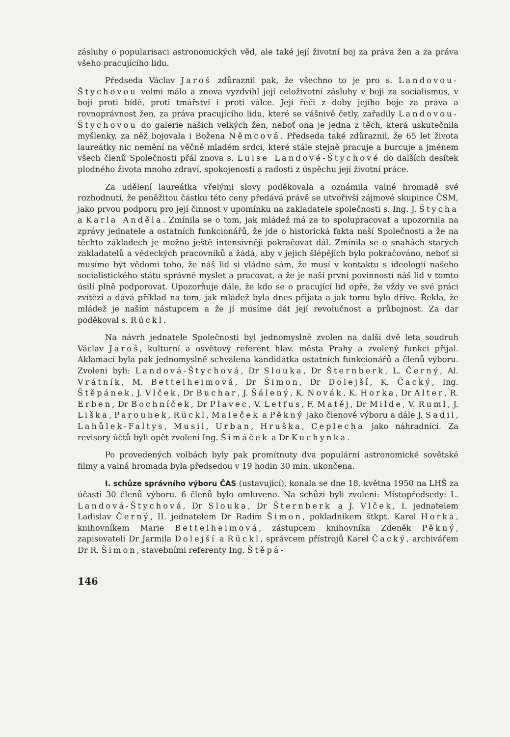zásluhy o popularisaci astronomických věd, ale také její životní boj za práva žen a za práva všeho pracujícího lidu.
Předseda Václav Jaroš zdůraznil pak, že všechno to je pro s. Landovou-Štychovou velmi málo a znova vyzdvihl její celoživotní zásluhy v boji za socialismus, v boji proti bídě, proti tmářství i proti válce. Její řeči z doby jejího boje za práva a rovnoprávnost žen, za práva pracujícího lidu, které se vášnivě četly, zařadily Landovou-Štychovou do galerie našich velkých žen, neboť ona je jedna z těch, která uskutečnila myšlenky, za něž bojovala i Božena Němcová. Předseda také zdůraznil, že 65 let života laureátky nic nemění na věčně mladém srdci, které stále stejně pracuje a burcuje a jménem všech členů Společnosti přál znova s. Luise Landové-Štychové do dalších desítek plodného života mnoho zdraví, spokojenosti a radosti z úspěchu její životní práce.
Za udělení laureátka vřelými slovy poděkovala a oznámila valné hromadě své rozhodnutí, že peněžitou částku této ceny předává právě se utvořivší zájmové skupince ČSM, jako prvou podporu pro její činnost v upomínku na zakladatele společnosti s. Ing. J. Štycha a Karla Anděla. Zmínila se o tom, jak mládež má za to spolupracovat a upozornila na zprávy jednatele a ostatních funkcionářů, že jde o historická fakta naší Společnosti a že na těchto základech je možno ještě intensivněji pokračovat dál. Zmínila se o snahách starých zakladatelů a vědeckých pracovníků a žádá, aby v jejich šlépějích bylo pokračováno, neboť si musíme být vědomi toho, že náš lid si vládne sám, že musí v kontaktu s ideologií našeho socialistického státu správně myslet a pracovat, a že je naší první povinností náš lid v tomto úsilí plně podporovat. Upozorňuje dále, že kdo se o pracující lid opře, že vždy ve své práci zvítězí a dává příklad na tom, jak mládež byla dnes přijata a jak tomu bylo dříve. Řekla, že mládež je naším nástupcem a že jí musíme dát její revolučnost a průbojnost. Za dar poděkoval s. Rückl.
Na návrh jednatele Společnosti byl jednomyslně zvolen na další dvě leta soudruh Václav Jaroš, kulturní a osvětový referent hlav. města Prahy a zvolený funkci přijal. Aklamací byla pak jednomyslně schválena kandidátka ostatních funkcionářů a členů výboru. Zvoleni byli: Landová-Štychová, Dr Slouka, Dr Šternberk, L. Černý, Al. Vrátník, M. Bettelheimová, Dr Šimon, Dr Dolejší, K. Čacký, Ing. Štěpánek, J. Vlček, Dr Buchar, J. Šálený, K. Novák, K. Horka, Dr Alter, R. Erben, Dr Bochníček, Dr Plavec, V. Letfus, F. Matěj, Dr Milde, V. Ruml, J. Liška, Paroubek, Rückl, Maleček a Pěkný jako členové výboru a dále J. Sadil, Lahůlek-Faltys, Musil, Urban, Hruška, Ceplecha jako náhradníci. Za revisory účtů byli opět zvoleni Ing. Šimáček a Dr Kuchynka.
Po provedených volbách byly pak promítnuty dva populární astronomické sovětské filmy a valná hromada byla předsedou v 19 hodin 30 min. ukončena.
I. schůze správního výboru ČAS (ustavující), konala se dne 18. května 1950 na LHŠ za účasti 30 členů výboru. 6 členů bylo omluveno. Na schůzi byli zvoleni: Místopředsedy: L. Landová-Štychová, Dr Slouka, Dr Šternberk a J. Vlček, I. jednatelem Ladislav Černý, II. jednatelem Dr Radim Šimon, pokladníkem štkpt. Karel Horka, knihovníkem Marie Bettelheimová, zástupcem knihovníka Zdeněk Pěkný, zapisovateli Dr Jarmila Dolejší a Rückl, správcem přístrojů Karel Čacký, archivářem Dr R. Šimon, stavebními referenty Ing. Štěpá-
146